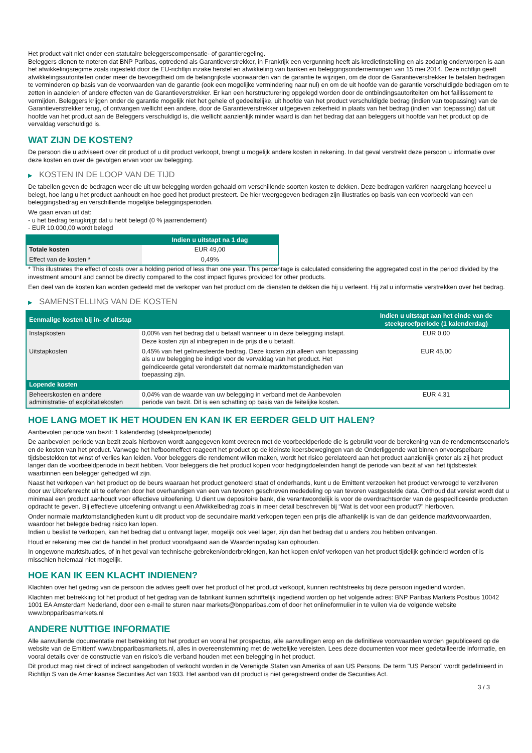Het product valt niet onder een statutaire beleggerscompensatie- of garantieregeling.
Beleggers dienen te noteren dat BNP Paribas, optredend als Garantieverstrekker, in Frankrijk een vergunning heeft als kredietinstelling en als zodanig onderworpen is aan het afwikkelingsregime zoals ingesteld door de EU-richtlijn inzake herstel en afwikkeling van banken en beleggingsondernemingen van 15 mei 2014. Deze richtlijn geeft afwikkelingsautoriteiten onder meer de bevoegdheid om de belangrijkste voorwaarden van de garantie te wijzigen, om de door de Garantieverstrekker te betalen bedragen te verminderen op basis van de voorwaarden van de garantie (ook een mogelijke vermindering naar nul) en om de uit hoofde van de garantie verschuldigde bedragen om te zetten in aandelen of andere effecten van de Garantieverstrekker. Er kan een herstructurering opgelegd worden door de ontbindingsautoriteiten om het faillissement te vermijden. Beleggers krijgen onder de garantie mogelijk niet het gehele of gedeeltelijke, uit hoofde van het product verschuldigde bedrag (indien van toepassing) van de Garantieverstrekker terug, of ontvangen wellicht een andere, door de Garantieverstrekker uitgegeven zekerheid in plaats van het bedrag (indien van toepassing) dat uit hoofde van het product aan de Beleggers verschuldigd is, die wellicht aanzienlijk minder waard is dan het bedrag dat aan beleggers uit hoofde van het product op de vervaldag verschuldigd is.
WAT ZIJN DE KOSTEN?
De persoon die u adviseert over dit product of u dit product verkoopt, brengt u mogelijk andere kosten in rekening. In dat geval verstrekt deze persoon u informatie over deze kosten en over de gevolgen ervan voor uw belegging.
▶ KOSTEN IN DE LOOP VAN DE TIJD
De tabellen geven de bedragen weer die uit uw belegging worden gehaald om verschillende soorten kosten te dekken. Deze bedragen variëren naargelang hoeveel u belegt, hoe lang u het product aanhoudt en hoe goed het product presteert. De hier weergegeven bedragen zijn illustraties op basis van een voorbeeld van een beleggingsbedrag en verschillende mogelijke beleggingsperioden.
We gaan ervan uit dat:
- u het bedrag terugkrijgt dat u hebt belegd (0 % jaarrendement)
- EUR 10.000,00 wordt belegd
| | Indien u uitstapt na 1 dag |
| --- | --- |
| Totale kosten | EUR 49,00 |
| Effect van de kosten * | 0,49% |
* This illustrates the effect of costs over a holding period of less than one year. This percentage is calculated considering the aggregated cost in the period divided by the investment amount and cannot be directly compared to the cost impact figures provided for other products.
Een deel van de kosten kan worden gedeeld met de verkoper van het product om de diensten te dekken die hij u verleent. Hij zal u informatie verstrekken over het bedrag.
▶ SAMENSTELLING VAN DE KOSTEN
| Eenmalige kosten bij in- of uitstap | | Indien u uitstapt aan het einde van de steekproefperiode (1 kalenderdag) |
| --- | --- | --- |
| Instapkosten | 0,00% van het bedrag dat u betaalt wanneer u in deze belegging instapt. Deze kosten zijn al inbegrepen in de prijs die u betaalt. | EUR 0,00 |
| Uitstapkosten | 0,45% van het geïnvesteerde bedrag. Deze kosten zijn alleen van toepassing als u uw belegging be indigd voor de vervaldag van het product. Het geïndiceerde getal veronderstelt dat normale marktomstandigheden van toepassing zijn. | EUR 45,00 |
| Lopende kosten | | |
| Beheerskosten en andere administratie- of exploitatiekosten | 0,04% van de waarde van uw belegging in verband met de Aanbevolen periode van bezit. Dit is een schatting op basis van de feitelijke kosten. | EUR 4,31 |
HOE LANG MOET IK HET HOUDEN EN KAN IK ER EERDER GELD UIT HALEN?
Aanbevolen periode van bezit: 1 kalenderdag (steekproefperiode)
De aanbevolen periode van bezit zoals hierboven wordt aangegeven komt overeen met de voorbeeldperiode die is gebruikt voor de berekening van de rendementscenario's en de kosten van het product. Vanwege het hefboomeffect reageert het product op de kleinste koersbewegingen van de Onderliggende wat binnen onvoorspelbare tijdsbestekken tot winst of verlies kan leiden. Voor beleggers die rendement willen maken, wordt het risico gerelateerd aan het product aanzienlijk groter als zij het product langer dan de voorbeeldperiode in bezit hebben. Voor beleggers die het product kopen voor hedgingdoeleinden hangt de periode van bezit af van het tijdsbestek waarbinnen een belegger gehedged wil zijn.
Naast het verkopen van het product op de beurs waaraan het product genoteerd staat of onderhands, kunt u de Emittent verzoeken het product vervroegd te verzilveren door uw Uitoefenrecht uit te oefenen door het overhandigen van een van tevoren geschreven mededeling op van tevoren vastgestelde data. Onthoud dat vereist wordt dat u minimaal een product aanhoudt voor effectieve uitoefening. U dient uw depositoire bank, die verantwoordelijk is voor de overdrachtsorder van de gespecificeerde producten opdracht te geven. Bij effectieve uitoefening ontvangt u een Afwikkelbedrag zoals in meer detail beschreven bij “Wat is det voor een product?" hierboven.
Onder normale marktomstandigheden kunt u dit product vop de secundaire markt verkopen tegen een prijs die afhankelijk is van de dan geldende marktvoorwaarden, waardoor het belegde bedrag risico kan lopen.
Indien u beslist te verkopen, kan het bedrag dat u ontvangt lager, mogelijk ook veel lager, zijn dan het bedrag dat u anders zou hebben ontvangen.
Houd er rekening mee dat de handel in het product voorafgaand aan de Waarderingsdag kan ophouden.
In ongewone marktsituaties, of in het geval van technische gebreken/onderbrekingen, kan het kopen en/of verkopen van het product tijdelijk gehinderd worden of is misschien helemaal niet mogelijk.
HOE KAN IK EEN KLACHT INDIENEN?
Klachten over het gedrag van de persoon die advies geeft over het product of het product verkoopt, kunnen rechtstreeks bij deze persoon ingediend worden.
Klachten met betrekking tot het product of het gedrag van de fabrikant kunnen schriftelijk ingediend worden op het volgende adres: BNP Paribas Markets Postbus 10042 1001 EA Amsterdam Nederland, door een e-mail te sturen naar markets@bnpparibas.com of door het onlineformulier in te vullen via de volgende website www.bnpparibasmarkets.nl
ANDERE NUTTIGE INFORMATIE
Alle aanvullende documentatie met betrekking tot het product en vooral het prospectus, alle aanvullingen erop en de definitieve voorwaarden worden gepubliceerd op de website van de Emittent' www.bnpparibasmarkets.nl, alles in overeenstemming met de wettelijke vereisten. Lees deze documenten voor meer gedetailleerde informatie, en vooral details over de constructie van en risico’s die verband houden met een belegging in het product.
Dit product mag niet direct of indirect aangeboden of verkocht worden in de Verenigde Staten van Amerika of aan US Persons. De term "US Person" wordt gedefinieerd in Richtlijn S van de Amerikaanse Securities Act van 1933. Het aanbod van dit product is niet geregistreerd onder de Securities Act.
3 / 3